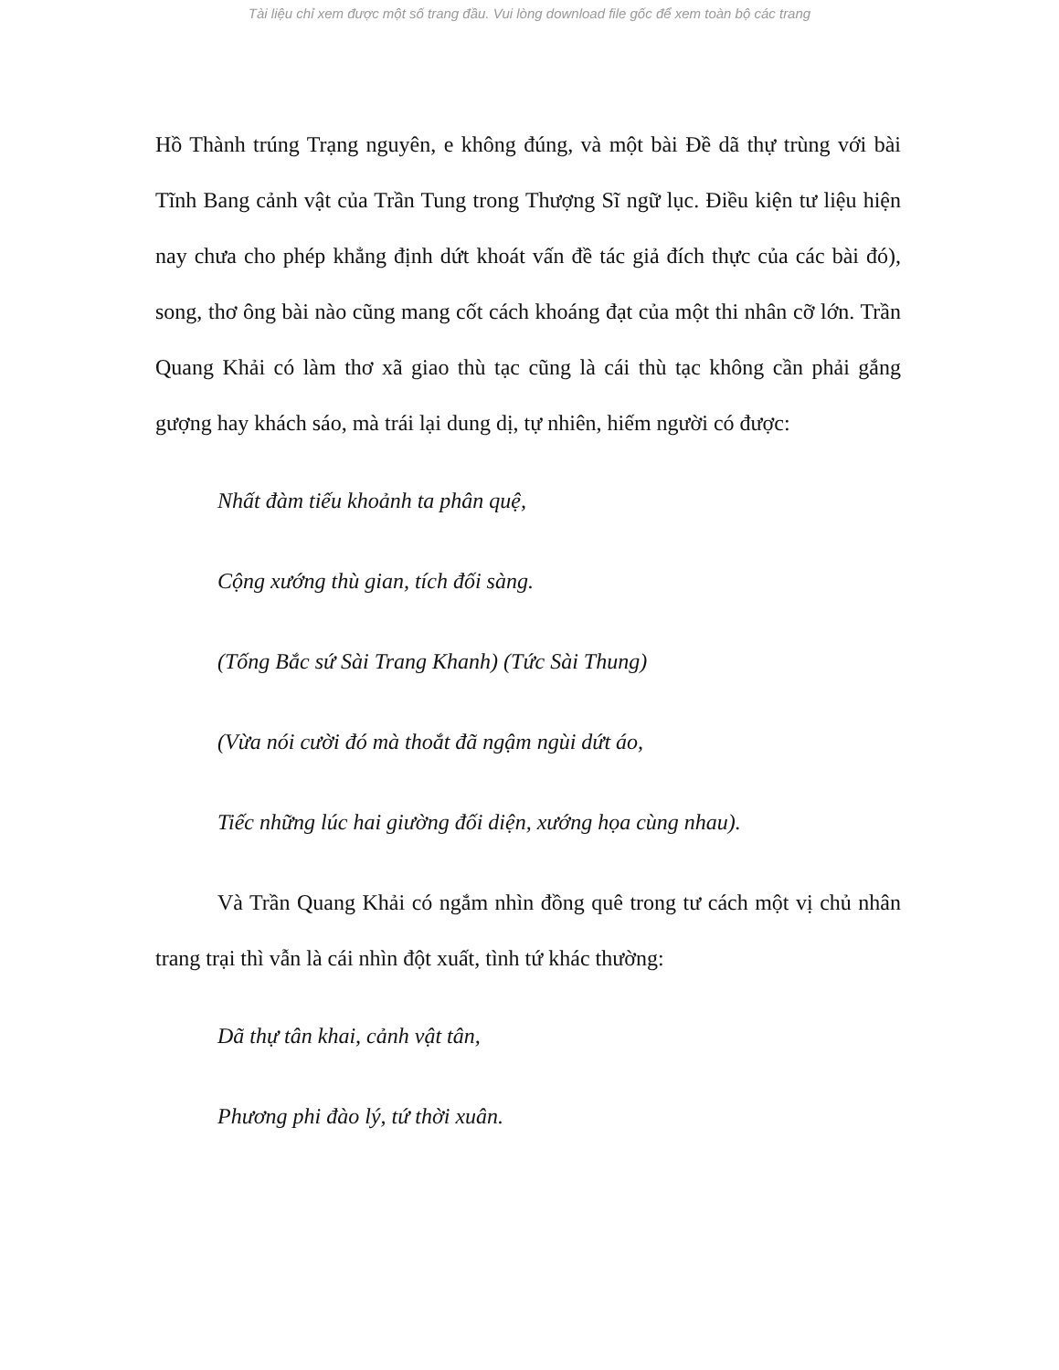Tài liệu chỉ xem được một số trang đầu. Vui lòng download file gốc để xem toàn bộ các trang
Hồ Thành trúng Trạng nguyên, e không đúng, và một bài Đề dã thự trùng với bài Tĩnh Bang cảnh vật của Trần Tung trong Thượng Sĩ ngữ lục. Điều kiện tư liệu hiện nay chưa cho phép khẳng định dứt khoát vấn đề tác giả đích thực của các bài đó), song, thơ ông bài nào cũng mang cốt cách khoáng đạt của một thi nhân cỡ lớn. Trần Quang Khải có làm thơ xã giao thù tạc cũng là cái thù tạc không cần phải gắng gượng hay khách sáo, mà trái lại dung dị, tự nhiên, hiếm người có được:
Nhất đàm tiếu khoảnh ta phân quệ,
Cộng xướng thù gian, tích đối sàng.
(Tống Bắc sứ Sài Trang Khanh) (Tức Sài Thung)
(Vừa nói cười đó mà thoắt đã ngậm ngùi dứt áo,
Tiếc những lúc hai giường đối diện, xướng họa cùng nhau).
Và Trần Quang Khải có ngắm nhìn đồng quê trong tư cách một vị chủ nhân trang trại thì vẫn là cái nhìn đột xuất, tình tứ khác thường:
Dã thự tân khai, cảnh vật tân,
Phương phi đào lý, tứ thời xuân.